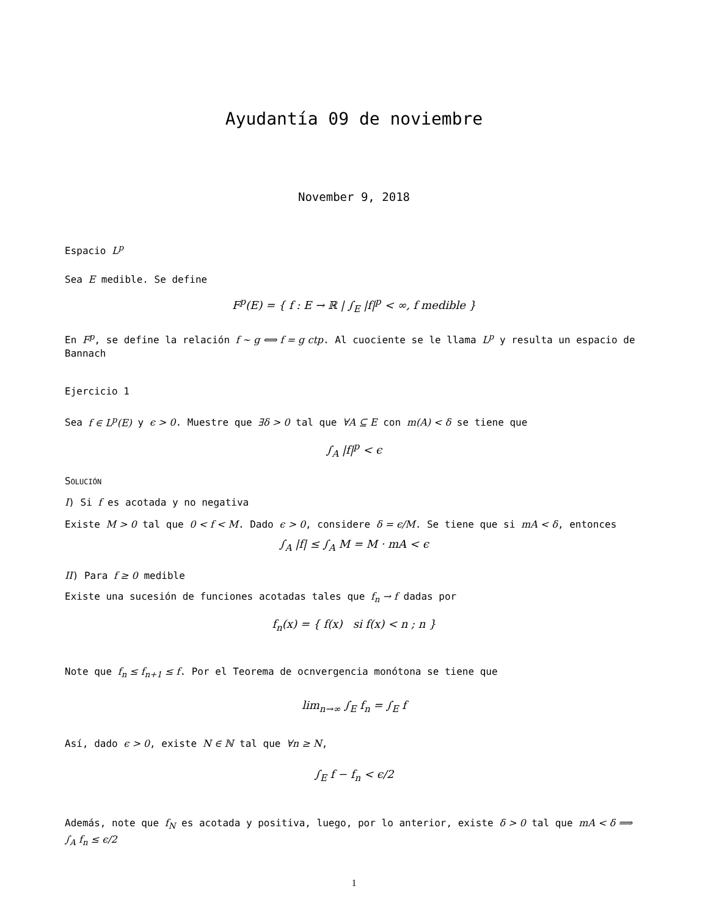Ayudantía 09 de noviembre
November 9, 2018
Espacio L<sup>p</sup>
Sea E medible. Se define
F<sup>p</sup>(E) = { f : E → ℝ | ∫<sub>E</sub> |f|<sup>p</sup> < ∞, f medible }
En F<sup>p</sup>, se define la relación f ∼ g ⟺ f = g ctp. Al cuociente se le llama L<sup>p</sup> y resulta un espacio de Bannach
Ejercicio 1
Sea f ∈ L<sup>p</sup>(E) y ϵ > 0. Muestre que ∃δ > 0 tal que ∀A ⊆ E con m(A) < δ se tiene que
∫<sub>A</sub> |f|<sup>p</sup> < ϵ
SOLUCIÓN
I) Si f es acotada y no negativa
Existe M > 0 tal que 0 < f < M. Dado ϵ > 0, considere δ = ϵ/M. Se tiene que si mA < δ, entonces
∫<sub>A</sub> |f| ≤ ∫<sub>A</sub> M = M · mA < ϵ
II) Para f ≥ 0 medible
Existe una sucesión de funciones acotadas tales que f<sub>n</sub> → f dadas por
f<sub>n</sub>(x) = { f(x) si f(x) < n ; n }
Note que f<sub>n</sub> ≤ f<sub>n+1</sub> ≤ f. Por el Teorema de ocnvergencia monótona se tiene que
lim<sub>n→∞</sub> ∫<sub>E</sub> f<sub>n</sub> = ∫<sub>E</sub> f
Así, dado ϵ > 0, existe N ∈ ℕ tal que ∀n ≥ N,
∫<sub>E</sub> f − f<sub>n</sub> < ϵ/2
Además, note que f<sub>N</sub> es acotada y positiva, luego, por lo anterior, existe δ > 0 tal que mA < δ ⟹ ∫<sub>A</sub> f<sub>n</sub> ≤ ϵ/2
1